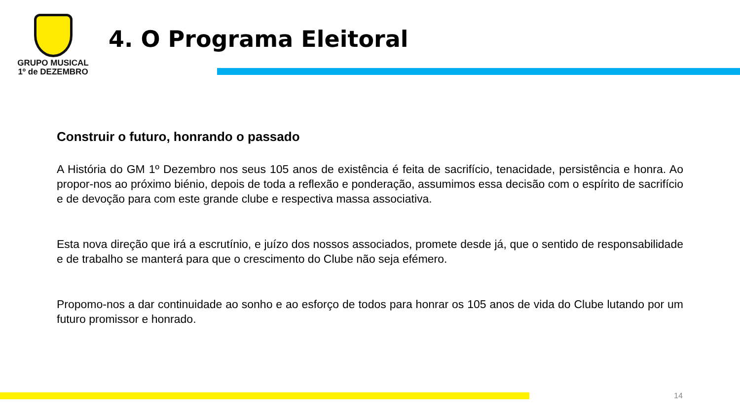GRUPO MUSICAL
1º de DEZEMBRO
4. O Programa Eleitoral
Construir o futuro, honrando o passado
A História do GM 1º Dezembro nos seus 105 anos de existência é feita de sacrifício, tenacidade, persistência e honra. Ao propor-nos ao próximo biénio, depois de toda a reflexão e ponderação, assumimos essa decisão com o espírito de sacrifício e de devoção para com este grande clube e respectiva massa associativa.
Esta nova direção que irá a escrutínio, e juízo dos nossos associados, promete desde já, que o sentido de responsabilidade e de trabalho se manterá para que o crescimento do Clube não seja efémero.
Propomo-nos a dar continuidade ao sonho e ao esforço de todos para honrar os 105 anos de vida do Clube lutando por um futuro promissor e honrado.
14